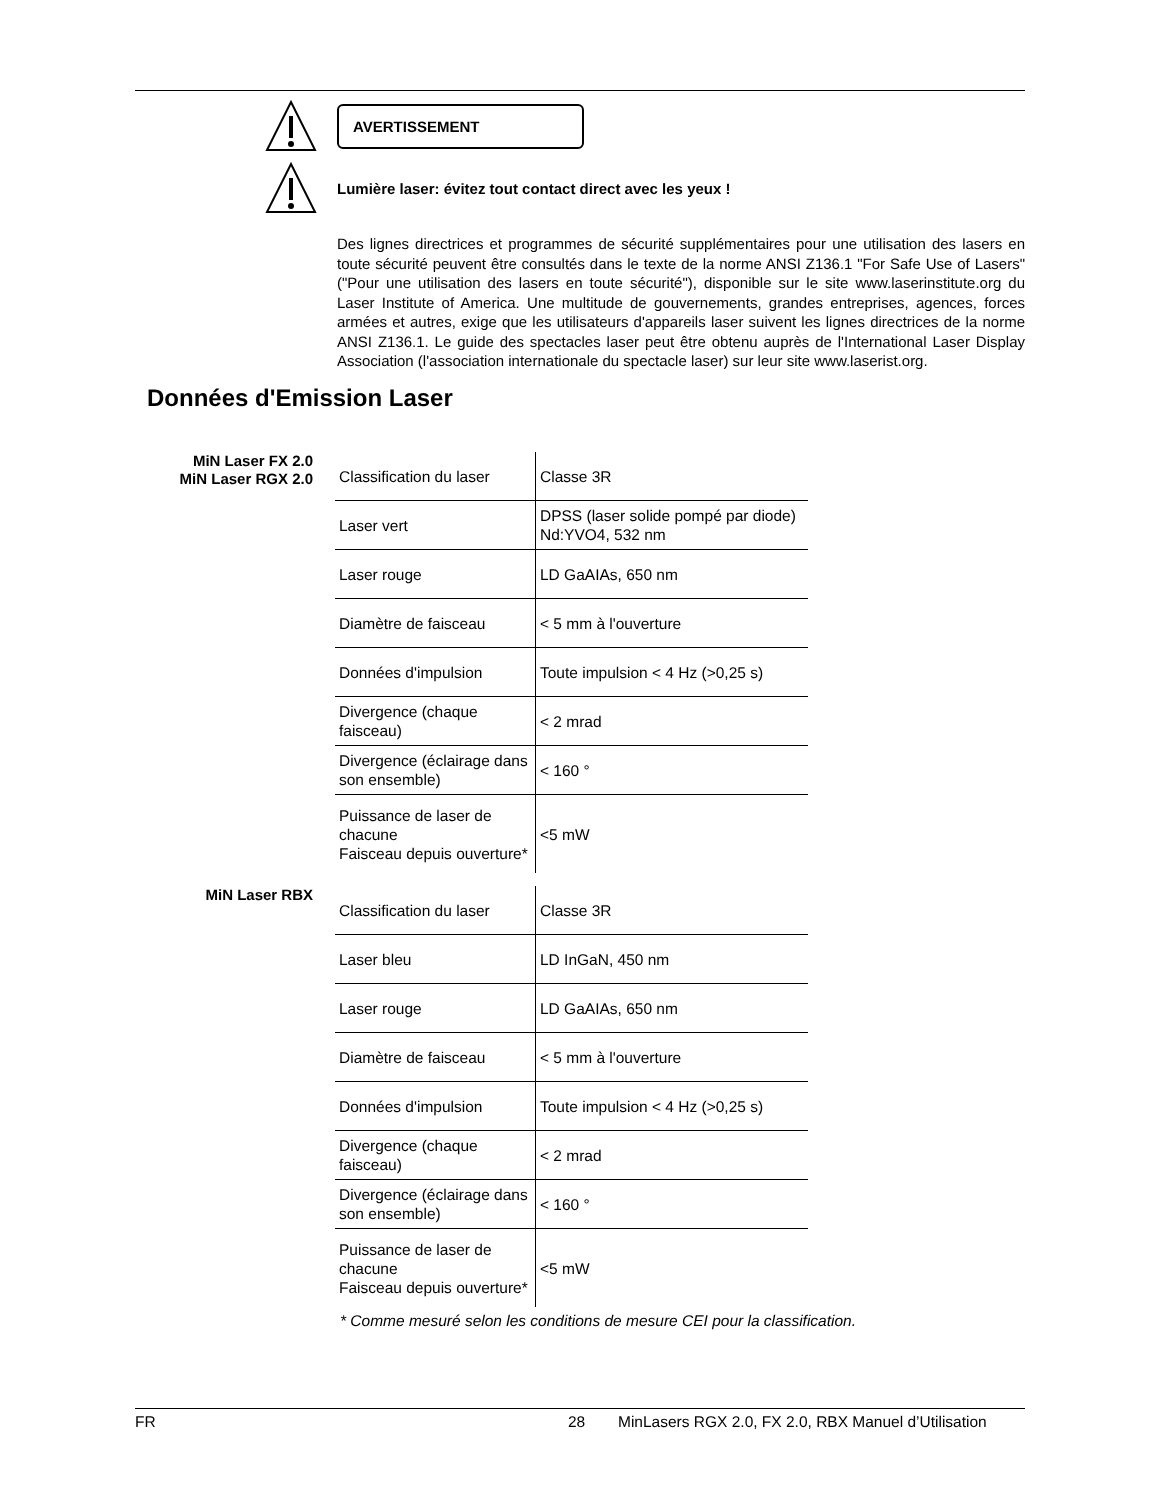AVERTISSEMENT
Lumière laser: évitez tout contact direct avec les yeux !
Des lignes directrices et programmes de sécurité supplémentaires pour une utilisation des lasers en toute sécurité peuvent être consultés dans le texte de la norme ANSI Z136.1 "For Safe Use of Lasers" ("Pour une utilisation des lasers en toute sécurité"), disponible sur le site www.laserinstitute.org du Laser Institute of America. Une multitude de gouvernements, grandes entreprises, agences, forces armées et autres, exige que les utilisateurs d'appareils laser suivent les lignes directrices de la norme ANSI Z136.1. Le guide des spectacles laser peut être obtenu auprès de l'International Laser Display Association (l'association internationale du spectacle laser) sur leur site www.laserist.org.
Données d'Emission Laser
MiN Laser FX 2.0
MiN Laser RGX 2.0
| Classification du laser | Classe 3R |
| Laser vert | DPSS (laser solide pompé par diode) Nd:YVO4, 532 nm |
| Laser rouge | LD GaAIAs, 650 nm |
| Diamètre de faisceau | < 5 mm à l'ouverture |
| Données d'impulsion | Toute impulsion < 4 Hz (>0,25 s) |
| Divergence (chaque faisceau) | < 2 mrad |
| Divergence (éclairage dans son ensemble) | < 160 ° |
| Puissance de laser de chacune Faisceau depuis ouverture* | <5 mW |
MiN Laser RBX
| Classification du laser | Classe 3R |
| Laser bleu | LD InGaN, 450 nm |
| Laser rouge | LD GaAIAs, 650 nm |
| Diamètre de faisceau | < 5 mm à l'ouverture |
| Données d'impulsion | Toute impulsion < 4 Hz (>0,25 s) |
| Divergence (chaque faisceau) | < 2 mrad |
| Divergence (éclairage dans son ensemble) | < 160 ° |
| Puissance de laser de chacune Faisceau depuis ouverture* | <5 mW |
* Comme mesuré selon les conditions de mesure CEI pour la classification.
FR 28 MinLasers RGX 2.0, FX 2.0, RBX Manuel d’Utilisation